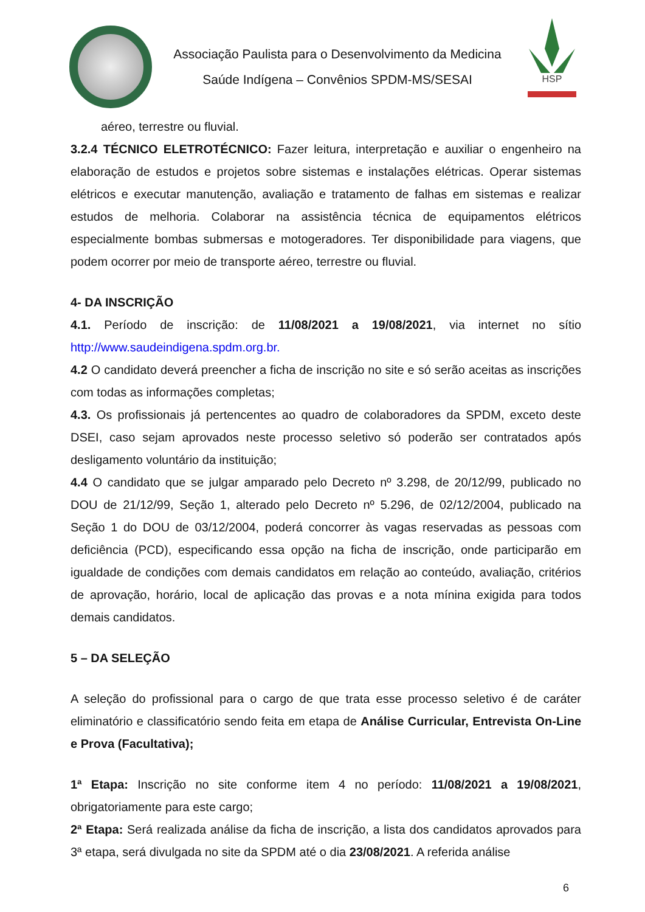Associação Paulista para o Desenvolvimento da Medicina
Saúde Indígena – Convênios SPDM-MS/SESAI
HSP
aéreo, terrestre ou fluvial.
3.2.4 TÉCNICO ELETROTÉCNICO: Fazer leitura, interpretação e auxiliar o engenheiro na elaboração de estudos e projetos sobre sistemas e instalações elétricas. Operar sistemas elétricos e executar manutenção, avaliação e tratamento de falhas em sistemas e realizar estudos de melhoria. Colaborar na assistência técnica de equipamentos elétricos especialmente bombas submersas e motogeradores. Ter disponibilidade para viagens, que podem ocorrer por meio de transporte aéreo, terrestre ou fluvial.
4- DA INSCRIÇÃO
4.1. Período de inscrição: de 11/08/2021 a 19/08/2021, via internet no sítio http://www.saudeindigena.spdm.org.br.
4.2 O candidato deverá preencher a ficha de inscrição no site e só serão aceitas as inscrições com todas as informações completas;
4.3. Os profissionais já pertencentes ao quadro de colaboradores da SPDM, exceto deste DSEI, caso sejam aprovados neste processo seletivo só poderão ser contratados após desligamento voluntário da instituição;
4.4 O candidato que se julgar amparado pelo Decreto nº 3.298, de 20/12/99, publicado no DOU de 21/12/99, Seção 1, alterado pelo Decreto nº 5.296, de 02/12/2004, publicado na Seção 1 do DOU de 03/12/2004, poderá concorrer às vagas reservadas as pessoas com deficiência (PCD), especificando essa opção na ficha de inscrição, onde participarão em igualdade de condições com demais candidatos em relação ao conteúdo, avaliação, critérios de aprovação, horário, local de aplicação das provas e a nota mínina exigida para todos demais candidatos.
5 – DA SELEÇÃO
A seleção do profissional para o cargo de que trata esse processo seletivo é de caráter eliminatório e classificatório sendo feita em etapa de Análise Curricular, Entrevista On-Line e Prova (Facultativa);
1ª Etapa: Inscrição no site conforme item 4 no período: 11/08/2021 a 19/08/2021, obrigatoriamente para este cargo;
2ª Etapa: Será realizada análise da ficha de inscrição, a lista dos candidatos aprovados para 3ª etapa, será divulgada no site da SPDM até o dia 23/08/2021. A referida análise
6